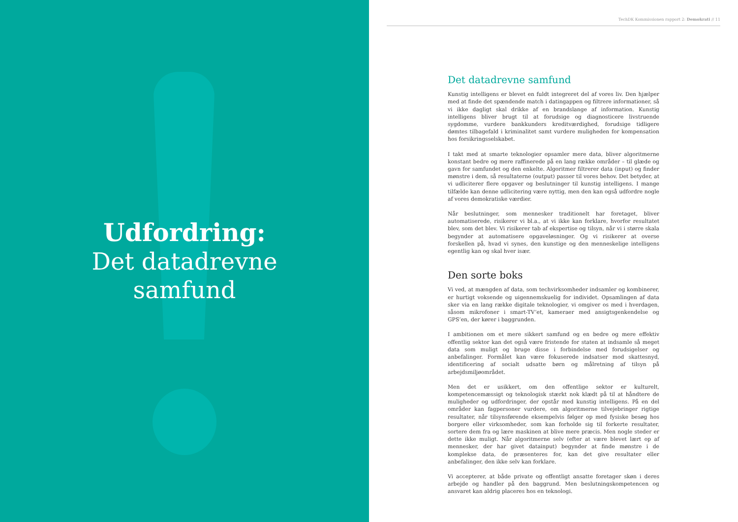Udfordring:
Det datadrevne
samfund
TechDK Kommissionen rapport 2: Demokrati // 11
Det datadrevne samfund
Kunstig intelligens er blevet en fuldt integreret del af vores liv. Den hjælper med at finde det spændende match i datingappen og filtrere informationer, så vi ikke dagligt skal drikke af en brandslange af information. Kunstig intelligens bliver brugt til at forudsige og diagnosticere livstruende sygdomme, vurdere bankkunders kreditværdighed, forudsige tidligere dømtes tilbagefald i kriminalitet samt vurdere muligheden for kompensation hos forsikringsselskabet.
I takt med at smarte teknologier opsamler mere data, bliver algoritmerne konstant bedre og mere raffinerede på en lang række områder – til glæde og gavn for samfundet og den enkelte. Algoritmer filtrerer data (input) og finder mønstre i dem, så resultaterne (output) passer til vores behov. Det betyder, at vi udliciterer flere opgaver og beslutninger til kunstig intelligens. I mange tilfælde kan denne udlicitering være nyttig, men den kan også udfordre nogle af vores demokratiske værdier.
Når beslutninger, som mennesker traditionelt har foretaget, bliver automatiserede, risikerer vi bl.a., at vi ikke kan forklare, hvorfor resultatet blev, som det blev. Vi risikerer tab af ekspertise og tilsyn, når vi i større skala begynder at automatisere opgaveløsninger. Og vi risikerer at overse forskellen på, hvad vi synes, den kunstige og den menneskelige intelligens egentlig kan og skal hver især.
Den sorte boks
Vi ved, at mængden af data, som techvirksomheder indsamler og kombinerer, er hurtigt voksende og uigennemskuelig for individet. Opsamlingen af data sker via en lang række digitale teknologier, vi omgiver os med i hverdagen, såsom mikrofoner i smart-TV’et, kameraer med ansigtsgenkendelse og GPS’en, der kører i baggrunden.
I ambitionen om et mere sikkert samfund og en bedre og mere effektiv offentlig sektor kan det også være fristende for staten at indsamle så meget data som muligt og bruge disse i forbindelse med forudsigelser og anbefalinger. Formålet kan være fokuserede indsatser mod skattesnyd, identificering af socialt udsatte børn og målretning af tilsyn på arbejdsmiljøområdet.
Men det er usikkert, om den offentlige sektor er kulturelt, kompetencemæssigt og teknologisk stærkt nok klædt på til at håndtere de muligheder og udfordringer, der opstår med kunstig intelligens. På en del områder kan fagpersoner vurdere, om algoritmerne tilvejebringer rigtige resultater, når tilsynsførende eksempelvis følger op med fysiske besøg hos borgere eller virksomheder, som kan forholde sig til forkerte resultater, sortere dem fra og lære maskinen at blive mere præcis. Men nogle steder er dette ikke muligt. Når algoritmerne selv (efter at være blevet lært op af mennesker, der har givet datainput) begynder at finde mønstre i de komplekse data, de præsenteres for, kan det give resultater eller anbefalinger, den ikke selv kan forklare.
Vi accepterer, at både private og offentligt ansatte foretager skøn i deres arbejde og handler på den baggrund. Men beslutningskompetencen og ansvaret kan aldrig placeres hos en teknologi.